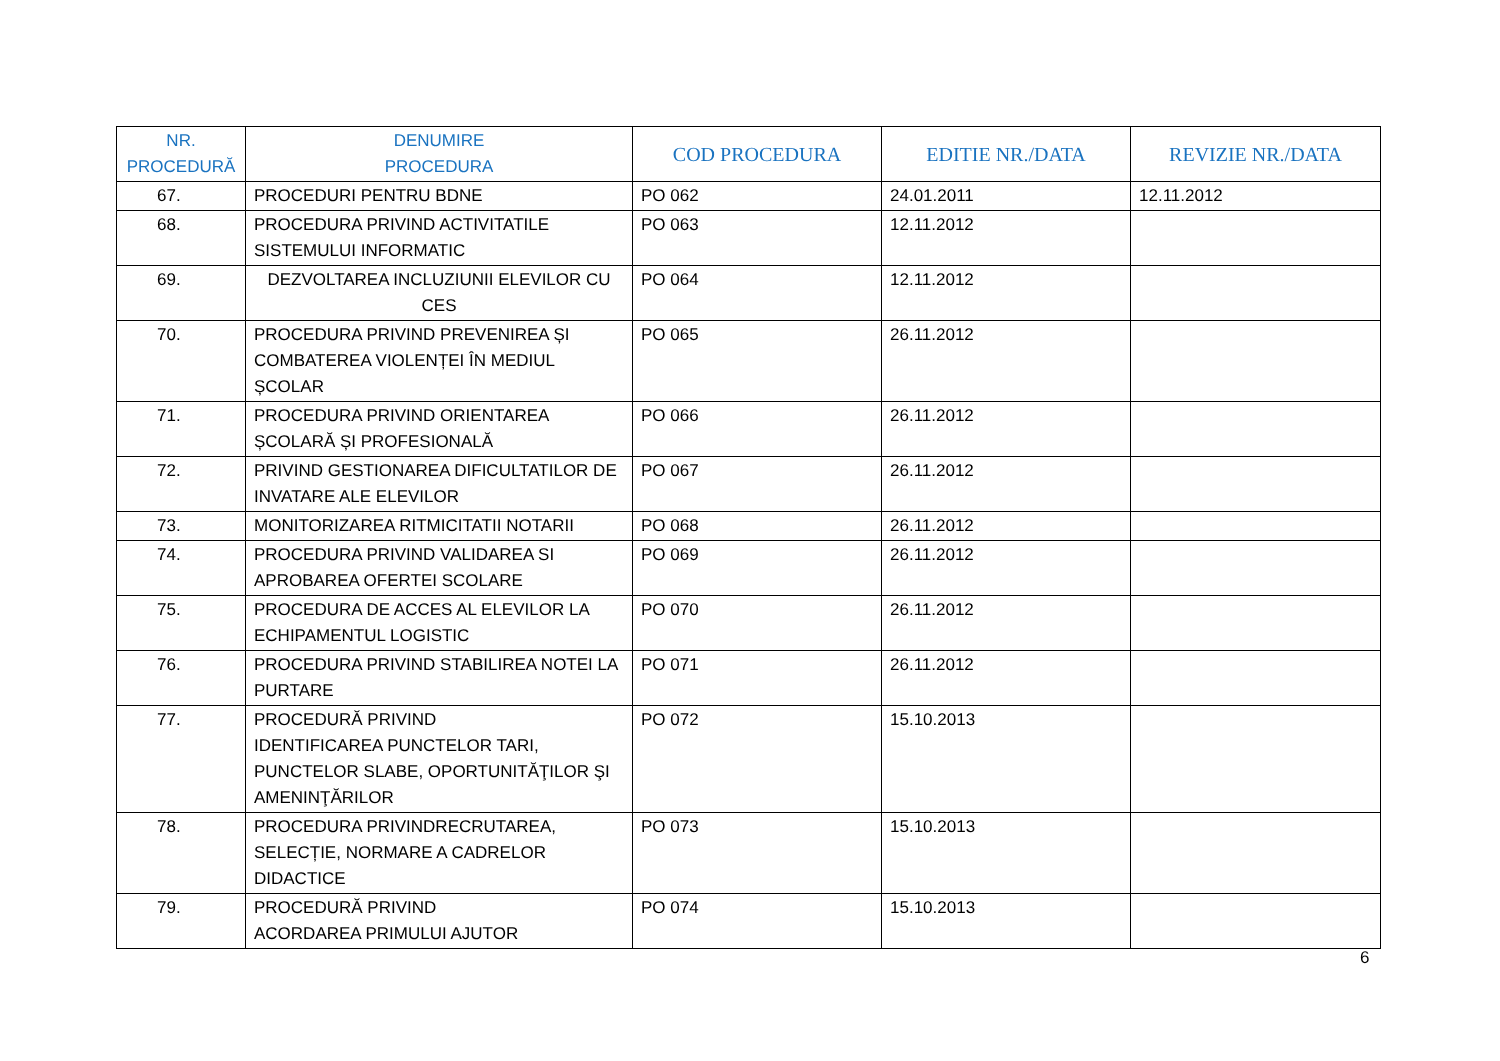| NR. PROCEDURĂ | DENUMIRE PROCEDURA | COD PROCEDURA | EDITIE NR./DATA | REVIZIE NR./DATA |
| --- | --- | --- | --- | --- |
| 67. | PROCEDURI PENTRU BDNE | PO 062 | 24.01.2011 | 12.11.2012 |
| 68. | PROCEDURA PRIVIND ACTIVITATILE SISTEMULUI INFORMATIC | PO 063 | 12.11.2012 | |
| 69. | DEZVOLTAREA INCLUZIUNII ELEVILOR CU CES | PO 064 | 12.11.2012 | |
| 70. | PROCEDURA PRIVIND PREVENIREA ȘI COMBATEREA VIOLENȚEI ÎN MEDIUL ȘCOLAR | PO 065 | 26.11.2012 | |
| 71. | PROCEDURA PRIVIND ORIENTAREA ȘCOLARĂ ȘI PROFESIONALĂ | PO 066 | 26.11.2012 | |
| 72. | PRIVIND GESTIONAREA DIFICULTATILOR DE INVATARE ALE ELEVILOR | PO 067 | 26.11.2012 | |
| 73. | MONITORIZAREA RITMICITATII NOTARII | PO 068 | 26.11.2012 | |
| 74. | PROCEDURA PRIVIND VALIDAREA SI APROBAREA OFERTEI SCOLARE | PO 069 | 26.11.2012 | |
| 75. | PROCEDURA DE ACCES AL ELEVILOR LA ECHIPAMENTUL LOGISTIC | PO 070 | 26.11.2012 | |
| 76. | PROCEDURA PRIVIND STABILIREA NOTEI LA PURTARE | PO 071 | 26.11.2012 | |
| 77. | PROCEDURĂ PRIVIND IDENTIFICAREA PUNCTELOR TARI, PUNCTELOR SLABE, OPORTUNITĂŢILOR ŞI AMENINŢĂRILOR | PO 072 | 15.10.2013 | |
| 78. | PROCEDURA PRIVINDRECRUTAREA, SELECȚIE, NORMARE A CADRELOR DIDACTICE | PO 073 | 15.10.2013 | |
| 79. | PROCEDURĂ PRIVIND ACORDAREA PRIMULUI AJUTOR | PO 074 | 15.10.2013 | |
6